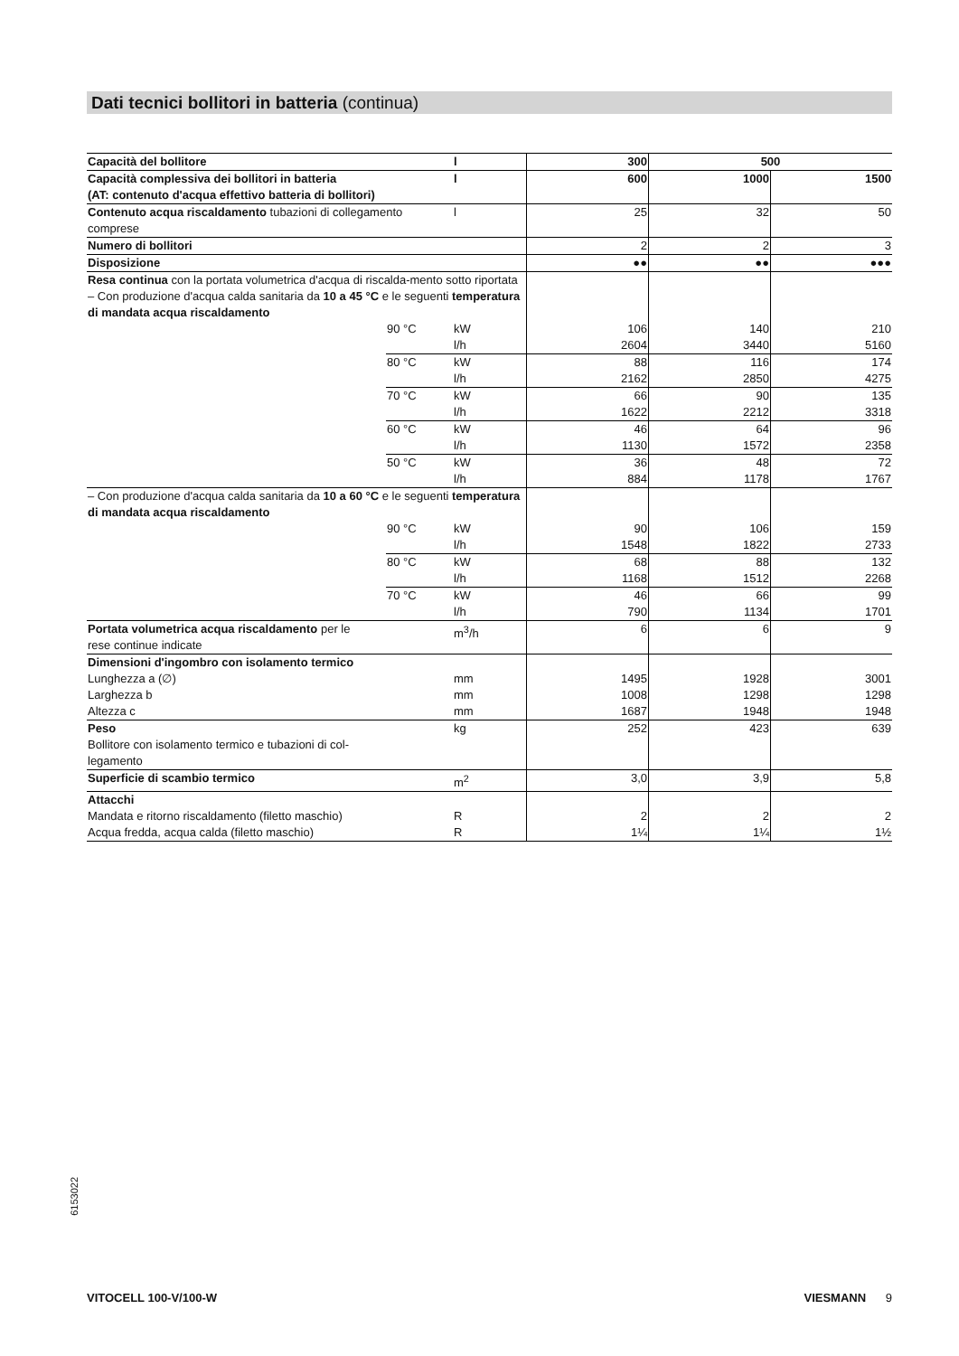Dati tecnici bollitori in batteria (continua)
| Capacità del bollitore | | l | 300 | 500 | |
| Capacità complessiva dei bollitori in batteria (AT: contenuto d'acqua effettivo batteria di bollitori) | | l | 600 | 1000 | 1500 |
| Contenuto acqua riscaldamento tubazioni di collegamento comprese | | l | 25 | 32 | 50 |
| Numero di bollitori | | | 2 | 2 | 3 |
| Disposizione | | | ●● | ●● | ●●● |
| Resa continua con la portata volumetrica d'acqua di riscalda-mento sotto riportata – Con produzione d'acqua calda sanitaria da 10 a 45 °C e le seguenti temperatura di mandata acqua riscaldamento | | | | | |
| | 90 °C | kW l/h | 106 2604 | 140 3440 | 210 5160 |
| | 80 °C | kW l/h | 88 2162 | 116 2850 | 174 4275 |
| | 70 °C | kW l/h | 66 1622 | 90 2212 | 135 3318 |
| | 60 °C | kW l/h | 46 1130 | 64 1572 | 96 2358 |
| | 50 °C | kW l/h | 36 884 | 48 1178 | 72 1767 |
| – Con produzione d'acqua calda sanitaria da 10 a 60 °C e le seguenti temperatura di mandata acqua riscaldamento | | | | | |
| | 90 °C | kW l/h | 90 1548 | 106 1822 | 159 2733 |
| | 80 °C | kW l/h | 68 1168 | 88 1512 | 132 2268 |
| | 70 °C | kW l/h | 46 790 | 66 1134 | 99 1701 |
| Portata volumetrica acqua riscaldamento per le rese continue indicate | | m<sup>3</sup>/h | 6 | 6 | 9 |
| Dimensioni d'ingombro con isolamento termico Lunghezza a (∅) Larghezza b Altezza c | | mm mm mm | 1495 1008 1687 | 1928 1298 1948 | 3001 1298 1948 |
| Peso Bollitore con isolamento termico e tubazioni di col- legamento | | kg | 252 | 423 | 639 |
| Superficie di scambio termico | | m<sup>2</sup> | 3,0 | 3,9 | 5,8 |
| Attacchi Mandata e ritorno riscaldamento (filetto maschio) Acqua fredda, acqua calda (filetto maschio) | | R R | 2 1¼ | 2 1¼ | 2 1½ |
6153022
VITOCELL 100-V/100-W VIESMANN 9